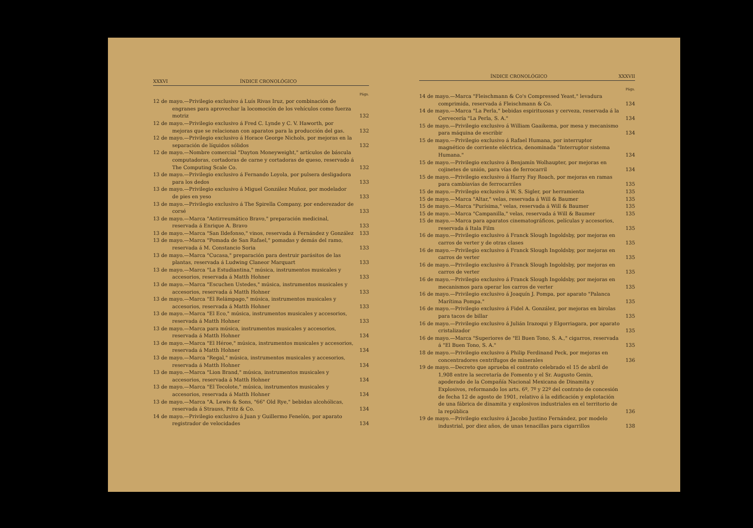XXXVI ÍNDICE CRONOLÓGICO
Págs.
12 de mayo.—Privilegio exclusivo á Luís Rivas Iruz, por combinación de engranes para aprovechar la locomoción de los vehículos como fuerza motriz 132
12 de mayo.—Privilegio exclusivo á Fred C. Lynde y C. V. Haworth, por mejoras que se relacionan con aparatos para la producción del gas. 132
12 de mayo.—Privilegio exclusivo á Horace George Nichols, por mejoras en la separación de líquidos sólidos 132
12 de mayo.—Nombre comercial "Dayton Moneyweight," artículos de báscula computadoras, cortadoras de carne y cortadoras de queso, reservado á The Computing Scale Co. 132
13 de mayo.—Privilegio exclusivo á Fernando Loyola, por pulsera desligadora para los dedos 133
13 de mayo.—Privilegio exclusivo á Miguel González Muñoz, por modelador de pies en yeso 133
13 de mayo.—Privilegio exclusivo á The Spirella Company, por enderezador de corsé 133
13 de mayo.—Marca "Antirreumático Bravo," preparación medicinal, reservada á Enrique A. Bravo 133
13 de mayo.—Marca "San Ildefonso," vinos, reservada á Fernández y González 133
13 de mayo.—Marca "Pomada de San Rafael," pomadas y demás del ramo, reservada á M. Constancio Soria 133
13 de mayo.—Marca "Cucasa," preparación para destruir parásitos de las plantas, reservada á Ludwing Claneor Marquart 133
13 de mayo.—Marca "La Estudiantina," música, instrumentos musicales y accesorios, reservada á Matth Hohner 133
13 de mayo.—Marca "Escuchen Ustedes," música, instrumentos musicales y accesorios, reservada á Matth Hohner 133
13 de mayo.—Marca "El Relámpago," música, instrumentos musicales y accesorios, reservada á Matth Hohner 133
13 de mayo.—Marca "El Eco," música, instrumentos musicales y accesorios, reservada á Matth Hohner 133
13 de mayo.—Marca para música, instrumentos musicales y accesorios, reservada á Matth Hohner 134
13 de mayo.—Marca "El Héroe," música, instrumentos musicales y accesorios, reservada á Matth Hohner 134
13 de mayo.—Marca "Regal," música, instrumentos musicales y accesorios, reservada á Matth Hohner 134
13 de mayo.—Marca "Lion Brand," música, instrumentos musicales y accesorios, reservada á Matth Hohner 134
13 de mayo.—Marca "El Tecolote," música, instrumentos musicales y accesorios, reservada á Matth Hohner 134
13 de mayo.—Marca "A. Lewis & Sons, "66" Old Rye," bebidas alcohólicas, reservada á Strauss, Pritz & Co. 134
14 de mayo.—Privilegio exclusivo á Juan y Guillermo Fenelón, por aparato registrador de velocidades 134
ÍNDICE CRONOLÓGICO XXXVII
Págs.
14 de mayo.—Marca "Fleischmann & Co's Compressed Yeast," levadura comprimida, reservada á Fleischmann & Co. 134
14 de mayo.—Marca "La Perla," bebidas espirituosas y cerveza, reservada á la Cervecería "La Perla, S. A." 134
15 de mayo.—Privilegio exclusivo á William Gaaikema, por mesa y mecanismo para máquina de escribir 134
15 de mayo.—Privilegio exclusivo á Rafael Humana, por interruptor magnético de corriente eléctrica, denominada "Interruptor sistema Humana." 134
15 de mayo.—Privilegio exclusivo á Benjamín Wolhaupter, por mejoras en cojinetes de unión, para vías de ferrocarril 134
15 de mayo.—Privilegio exclusivo á Harry Fay Roach, por mejoras en ramas para cambiavías de ferrocarriles 135
15 de mayo.—Privilegio exclusivo á W. S. Sigler, por herramienta 135
15 de mayo.—Marca "Altar," velas, reservada á Will & Baumer 135
15 de mayo.—Marca "Purísima," velas, reservada á Will & Baumer 135
15 de mayo.—Marca "Campanilla," velas, reservada á Will & Baumer 135
15 de mayo.—Marca para aparatos cinematográficos, películas y accesorios, reservada á Itala Film 135
16 de mayo.—Privilegio exclusivo á Franck Slough Ingoldsby, por mejoras en carros de verter y de otras clases 135
16 de mayo.—Privilegio exclusivo á Franck Slough Ingoldsby, por mejoras en carros de verter 135
16 de mayo.—Privilegio exclusivo á Franck Slough Ingoldsby, por mejoras en carros de verter 135
16 de mayo.—Privilegio exclusivo á Franck Slough Ingoldsby, por mejoras en mecanismos para operar los carros de verter 135
16 de mayo.—Privilegio exclusivo á Joaquín J. Pompa, por aparato "Palanca Marítima Pompa." 135
16 de mayo.—Privilegio exclusivo á Fidel A. González, por mejoras en birolas para tacos de billar 135
16 de mayo.—Privilegio exclusivo á Julián Irazoqui y Elgorriagara, por aparato cristalizador 135
16 de mayo.—Marca "Superiores de "El Buen Tono, S. A.," cigarros, reservada á "El Buen Tono, S. A." 135
18 de mayo.—Privilegio exclusivo á Philip Ferdinand Peck, por mejoras en concentradores centrífugos de minerales 136
19 de mayo.—Decreto que aprueba el contrato celebrado el 15 de abril de 1,908 entre la secretaría de Fomento y el Sr. Augusto Genin, apoderado de la Compañía Nacional Mexicana de Dinamita y Explosivos, reformando los arts. 6º, 7º y 22º del contrato de concesión de fecha 12 de agosto de 1901, relativo á la edificación y explotación de una fábrica de dinamita y explosivos industriales en el territorio de la república 136
19 de mayo.—Privilegio exclusivo á Jacobo Justino Fernández, por modelo industrial, por diez años, de unas tenacillas para cigarrillos 138